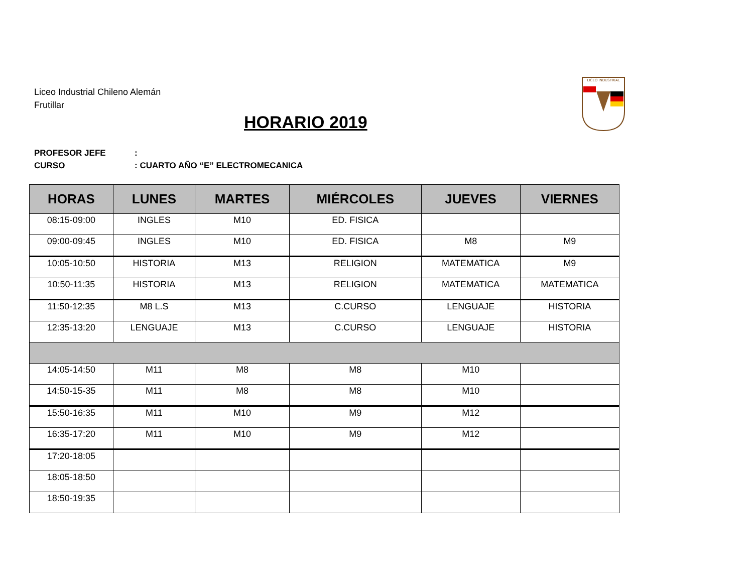Liceo Industrial Chileno Alemán
Frutillar
HORARIO 2019
LICEO INDUSTRIAL
PROFESOR JEFE:
CURSO: CUARTO AÑO “E” ELECTROMECANICA
| HORAS | LUNES | MARTES | MIÉRCOLES | JUEVES | VIERNES |
| --- | --- | --- | --- | --- | --- |
| 08:15-09:00 | INGLES | M10 | ED. FISICA | | |
| 09:00-09:45 | INGLES | M10 | ED. FISICA | M8 | M9 |
| 10:05-10:50 | HISTORIA | M13 | RELIGION | MATEMATICA | M9 |
| 10:50-11:35 | HISTORIA | M13 | RELIGION | MATEMATICA | MATEMATICA |
| 11:50-12:35 | M8 L.S | M13 | C.CURSO | LENGUAJE | HISTORIA |
| 12:35-13:20 | LENGUAJE | M13 | C.CURSO | LENGUAJE | HISTORIA |
| 14:05-14:50 | M11 | M8 | M8 | M10 | |
| 14:50-15-35 | M11 | M8 | M8 | M10 | |
| 15:50-16:35 | M11 | M10 | M9 | M12 | |
| 16:35-17:20 | M11 | M10 | M9 | M12 | |
| 17:20-18:05 | | | | | |
| 18:05-18:50 | | | | | |
| 18:50-19:35 | | | | | |